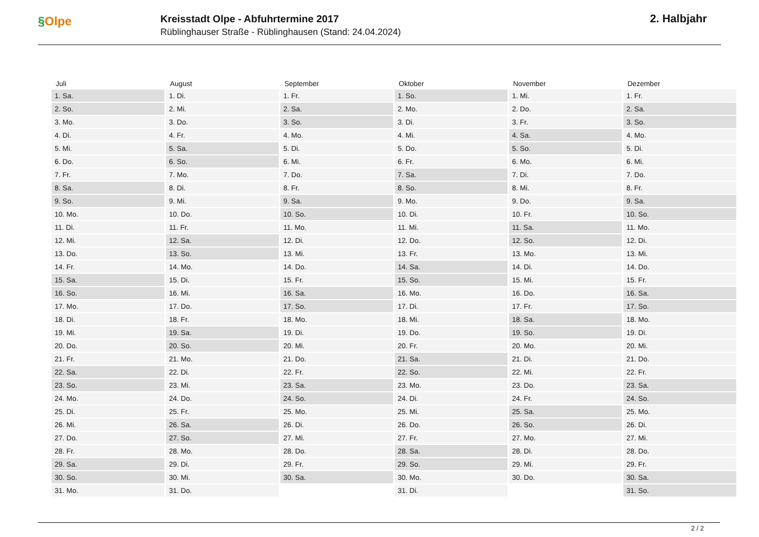§Olpe
Kreisstadt Olpe - Abfuhrtermine 2017
Rüblinghauser Straße - Rüblinghausen (Stand: 24.04.2024)
2. Halbjahr
| Juli | August | September | Oktober | November | Dezember |
| --- | --- | --- | --- | --- | --- |
| 1. Sa. | 1. Di. | 1. Fr. | 1. So. | 1. Mi. | 1. Fr. |
| 2. So. | 2. Mi. | 2. Sa. | 2. Mo. | 2. Do. | 2. Sa. |
| 3. Mo. | 3. Do. | 3. So. | 3. Di. | 3. Fr. | 3. So. |
| 4. Di. | 4. Fr. | 4. Mo. | 4. Mi. | 4. Sa. | 4. Mo. |
| 5. Mi. | 5. Sa. | 5. Di. | 5. Do. | 5. So. | 5. Di. |
| 6. Do. | 6. So. | 6. Mi. | 6. Fr. | 6. Mo. | 6. Mi. |
| 7. Fr. | 7. Mo. | 7. Do. | 7. Sa. | 7. Di. | 7. Do. |
| 8. Sa. | 8. Di. | 8. Fr. | 8. So. | 8. Mi. | 8. Fr. |
| 9. So. | 9. Mi. | 9. Sa. | 9. Mo. | 9. Do. | 9. Sa. |
| 10. Mo. | 10. Do. | 10. So. | 10. Di. | 10. Fr. | 10. So. |
| 11. Di. | 11. Fr. | 11. Mo. | 11. Mi. | 11. Sa. | 11. Mo. |
| 12. Mi. | 12. Sa. | 12. Di. | 12. Do. | 12. So. | 12. Di. |
| 13. Do. | 13. So. | 13. Mi. | 13. Fr. | 13. Mo. | 13. Mi. |
| 14. Fr. | 14. Mo. | 14. Do. | 14. Sa. | 14. Di. | 14. Do. |
| 15. Sa. | 15. Di. | 15. Fr. | 15. So. | 15. Mi. | 15. Fr. |
| 16. So. | 16. Mi. | 16. Sa. | 16. Mo. | 16. Do. | 16. Sa. |
| 17. Mo. | 17. Do. | 17. So. | 17. Di. | 17. Fr. | 17. So. |
| 18. Di. | 18. Fr. | 18. Mo. | 18. Mi. | 18. Sa. | 18. Mo. |
| 19. Mi. | 19. Sa. | 19. Di. | 19. Do. | 19. So. | 19. Di. |
| 20. Do. | 20. So. | 20. Mi. | 20. Fr. | 20. Mo. | 20. Mi. |
| 21. Fr. | 21. Mo. | 21. Do. | 21. Sa. | 21. Di. | 21. Do. |
| 22. Sa. | 22. Di. | 22. Fr. | 22. So. | 22. Mi. | 22. Fr. |
| 23. So. | 23. Mi. | 23. Sa. | 23. Mo. | 23. Do. | 23. Sa. |
| 24. Mo. | 24. Do. | 24. So. | 24. Di. | 24. Fr. | 24. So. |
| 25. Di. | 25. Fr. | 25. Mo. | 25. Mi. | 25. Sa. | 25. Mo. |
| 26. Mi. | 26. Sa. | 26. Di. | 26. Do. | 26. So. | 26. Di. |
| 27. Do. | 27. So. | 27. Mi. | 27. Fr. | 27. Mo. | 27. Mi. |
| 28. Fr. | 28. Mo. | 28. Do. | 28. Sa. | 28. Di. | 28. Do. |
| 29. Sa. | 29. Di. | 29. Fr. | 29. So. | 29. Mi. | 29. Fr. |
| 30. So. | 30. Mi. | 30. Sa. | 30. Mo. | 30. Do. | 30. Sa. |
| 31. Mo. | 31. Do. | | 31. Di. | | 31. So. |
2 / 2